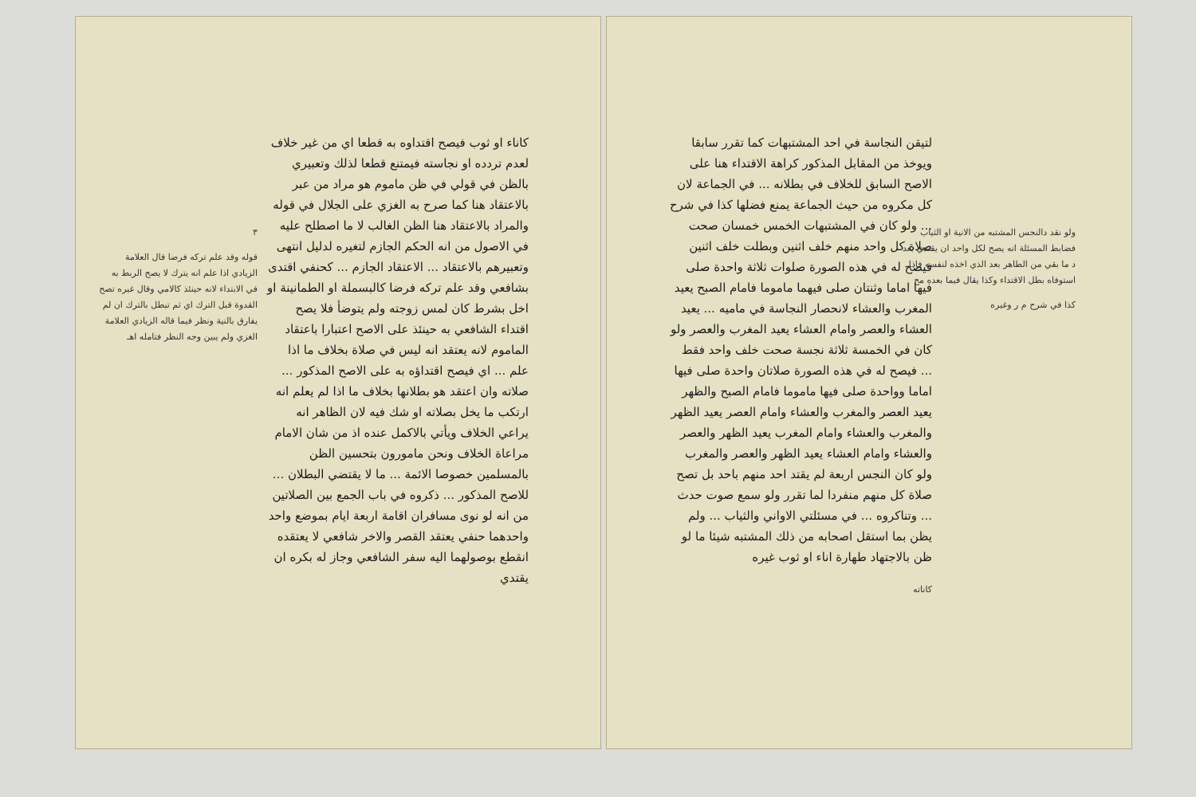لتيقن النجاسة في احد المشتبهات كما تقرر سابقا ويوخذ من المقابل المذكور كراهة الاقتداء هنا على الاصح السابق للخلاف في بطلانه ... في الجماعة لان كل مكروه من حيث الجماعة يمنع فضلها كذا في شرح ... ولو كان في المشتبهات الخمس خمسان صحت صلاة كل واحد منهم خلف اثنين وبطلت خلف اثنين فيصح له في هذه الصورة صلوات ثلاثة واحدة صلى فيها اماما وثنتان صلى فيهما ماموما فامام الصبح يعيد المغرب والعشاء لانحصار النجاسة في ماميه ... يعيد العشاء والعصر وامام العشاء يعيد المغرب والعصر ولو كان في الخمسة ثلاثة نجسة صحت خلف واحد فقط ... فيصح له في هذه الصورة صلاتان واحدة صلى فيها اماما وواحدة صلى فيها ماموما فامام الصبح والظهر يعيد العصر والمغرب والعشاء وامام العصر يعيد الظهر والمغرب والعشاء وامام المغرب يعيد الظهر والعصر والعشاء وامام العشاء يعيد الظهر والعصر والمغرب ولو كان النجس اربعة لم يقتد احد منهم باحد بل تصح صلاة كل منهم منفردا لما تقرر ولو سمع صوت حدث ... وتناكروه ... في مسئلتي الاواني والثياب ... ولم يظن بما استقل اصحابه من ذلك المشتبه شيئا ما لو ظن بالاجتهاد طهارة اناء او ثوب غيره
كاناته
ولو نقد دالنجس المشتبه من الانية او الثياب فضابط المسئلة انه يصح لكل واحد ان يقتدي بعد د ما بقي من الطاهر بعد الذي اخذه لنفسه فاذا استوفاه بطل الاقتداء وكذا يقال فيما بعده مح
كذا في شرح م ر وغيره
كاناء او ثوب فيصح اقتداوه به قطعا اي من غير خلاف لعدم تردده او نجاسته فيمتنع قطعا لذلك وتعبيري بالظن في قولي في ظن ماموم هو مراد من عبر بالاعتقاد هنا كما صرح به الغزي على الجلال في قوله والمراد بالاعتقاد هنا الظن الغالب لا ما اصطلح عليه في الاصول من انه الحكم الجازم لتغيره لدليل انتهى وتعبيرهم بالاعتقاد ... الاعتقاد الجازم ... كحنفي اقتدى بشافعي وقد علم تركه فرضا كالبسملة او الطمانينة او اخل بشرط كان لمس زوجته ولم يتوضأ فلا يصح اقتداء الشافعي به حينئذ على الاصح اعتبارا باعتقاد الماموم لانه يعتقد انه ليس في صلاة بخلاف ما اذا علم ... اي فيصح اقتداؤه به على الاصح المذكور ... صلاته وان اعتقد هو بطلانها بخلاف ما اذا لم يعلم انه ارتكب ما يخل بصلاته او شك فيه لان الظاهر انه يراعي الخلاف ويأتي بالاكمل عنده اذ من شان الامام مراعاة الخلاف ونحن مامورون بتحسين الظن بالمسلمين خصوصا الائمة ... ما لا يقتضي البطلان ... للاصح المذكور ... ذكروه في باب الجمع بين الصلاتين من انه لو نوى مسافران اقامة اربعة ايام بموضع واحد واحدهما حنفي يعتقد القصر والاخر شافعي لا يعتقده انقطع بوصولهما اليه سفر الشافعي وجاز له بكره ان يقتدي
٣
قوله وقد علم تركه فرضا قال العلامة الزيادي اذا علم انه يترك لا يصح الربط به في الابتداء لانه حينئذ كالامي وقال غيره تصح القدوة قبل الترك اي ثم تبطل بالترك ان لم يفارق بالنية ونظر فيما قاله الزيادي العلامة الغزي ولم يبين وجه النظر فتامله اهـ